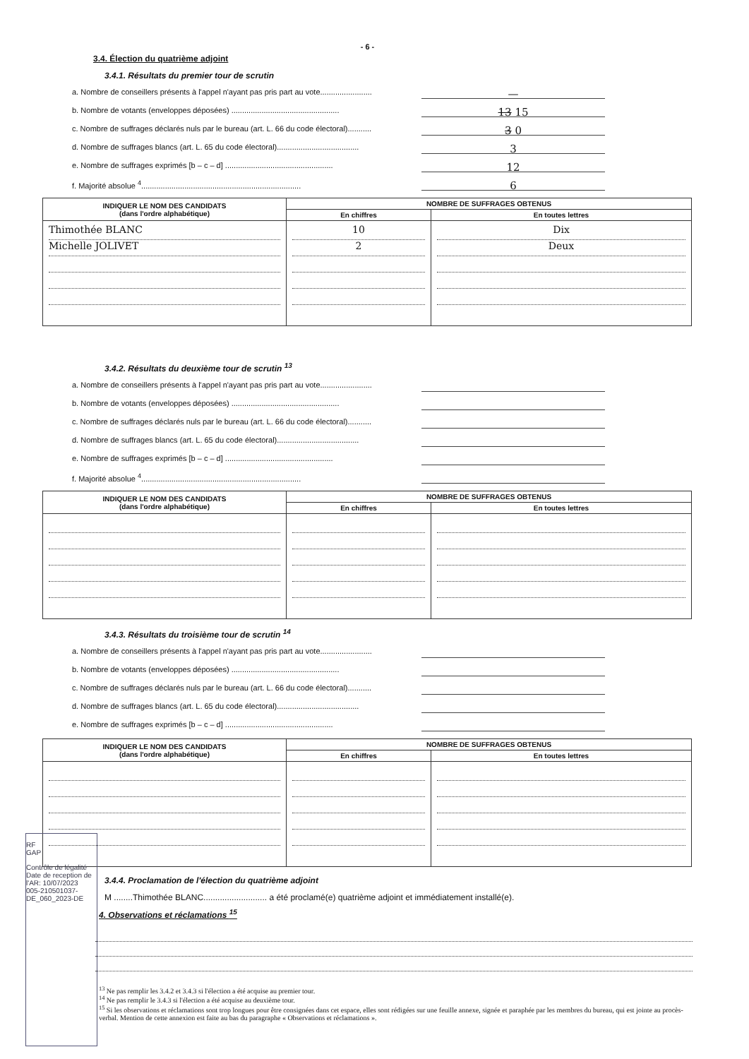- 6 -
3.4. Élection du quatrième adjoint
3.4.1. Résultats du premier tour de scrutin
a. Nombre de conseillers présents à l'appel n'ayant pas pris part au vote........................ —
b. Nombre de votants (enveloppes déposées) .................................................. 13 15
c. Nombre de suffrages déclarés nuls par le bureau (art. L. 66 du code électoral)........... 3 0
d. Nombre de suffrages blancs (art. L. 65 du code électoral)...................................... 3
e. Nombre de suffrages exprimés [b – c – d] .................................................. 12
f. Majorité absolue <sup>4</sup>.......................................................................... 6
| INDIQUER LE NOM DES CANDIDATS (dans l'ordre alphabétique) | NOMBRE DE SUFFRAGES OBTENUS | |
| --- | --- | --- |
| | En chiffres | En toutes lettres |
| Thimothée BLANC Michelle JOLIVET | 10 2 | Dix Deux |
3.4.2. Résultats du deuxième tour de scrutin <sup>13</sup>
a. Nombre de conseillers présents à l'appel n'ayant pas pris part au vote........................
b. Nombre de votants (enveloppes déposées) ..................................................
c. Nombre de suffrages déclarés nuls par le bureau (art. L. 66 du code électoral)...........
d. Nombre de suffrages blancs (art. L. 65 du code électoral)......................................
e. Nombre de suffrages exprimés [b – c – d] ..................................................
f. Majorité absolue <sup>4</sup>..........................................................................
| INDIQUER LE NOM DES CANDIDATS (dans l'ordre alphabétique) | NOMBRE DE SUFFRAGES OBTENUS | |
| --- | --- | --- |
| | En chiffres | En toutes lettres |
3.4.3. Résultats du troisième tour de scrutin <sup>14</sup>
a. Nombre de conseillers présents à l'appel n'ayant pas pris part au vote........................
b. Nombre de votants (enveloppes déposées) ..................................................
c. Nombre de suffrages déclarés nuls par le bureau (art. L. 66 du code électoral)...........
d. Nombre de suffrages blancs (art. L. 65 du code électoral)......................................
e. Nombre de suffrages exprimés [b – c – d] ..................................................
| INDIQUER LE NOM DES CANDIDATS (dans l'ordre alphabétique) | NOMBRE DE SUFFRAGES OBTENUS | |
| --- | --- | --- |
| | En chiffres | En toutes lettres |
3.4.4. Proclamation de l'élection du quatrième adjoint
M ........Thimothée BLANC........................... a été proclamé(e) quatrième adjoint et immédiatement installé(e).
4. Observations et réclamations <sup>15</sup>
<sup>13</sup> Ne pas remplir les 3.4.2 et 3.4.3 si l'élection a été acquise au premier tour.
<sup>14</sup> Ne pas remplir le 3.4.3 si l'élection a été acquise au deuxième tour.
<sup>15</sup> Si les observations et réclamations sont trop longues pour être consignées dans cet espace, elles sont rédigées sur une feuille annexe, signée et paraphée par les membres du bureau, qui est jointe au procès-verbal. Mention de cette annexion est faite au bas du paragraphe « Observations et réclamations ».
RF
GAP
Contrôle de légalité
Date de reception de l'AR: 10/07/2023
005-210501037-DE_060_2023-DE